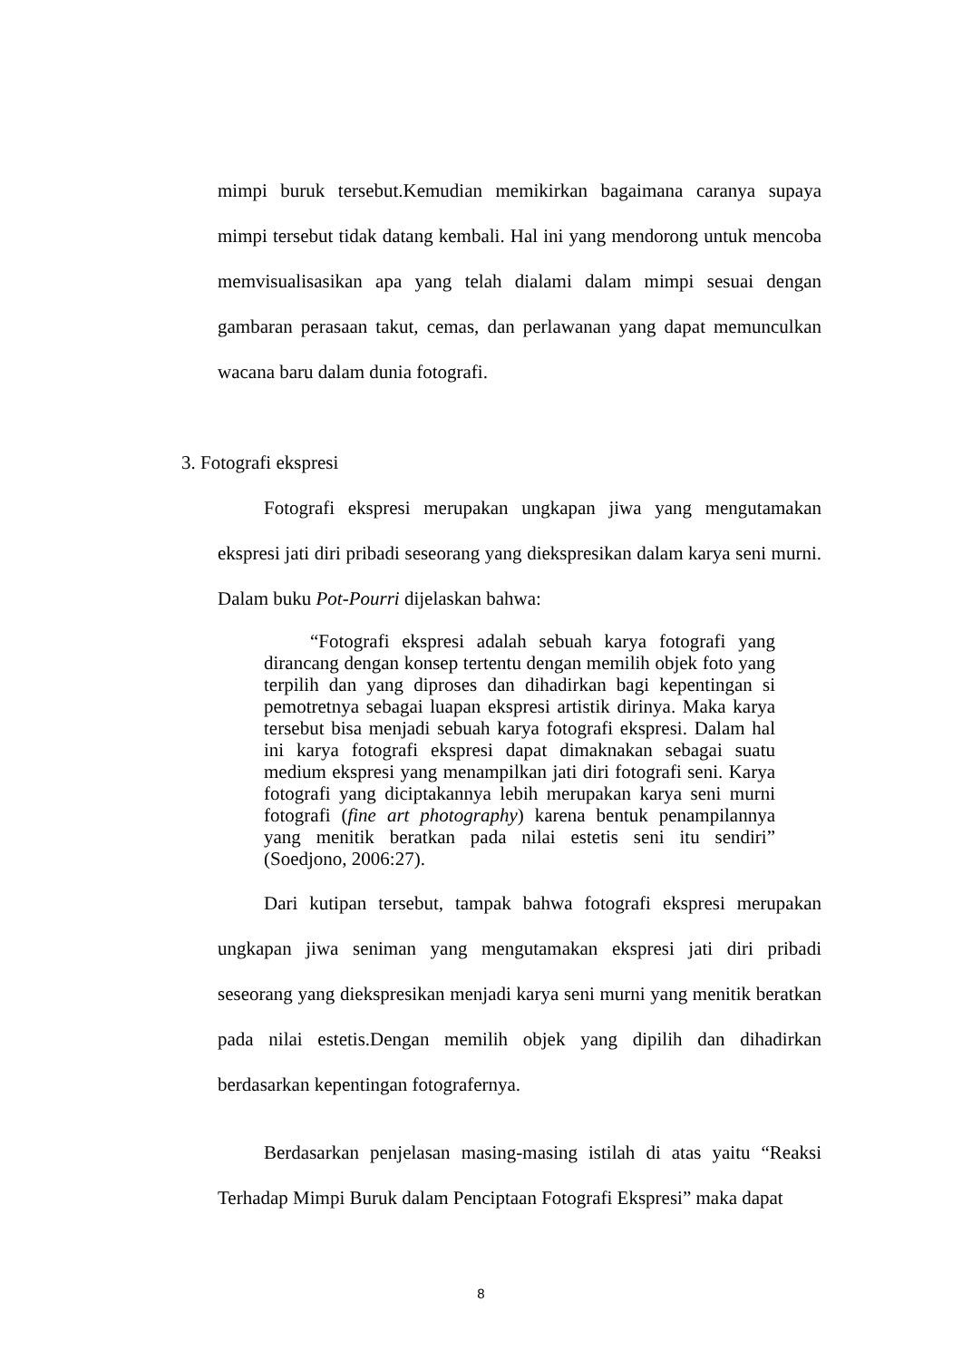mimpi buruk tersebut.Kemudian memikirkan bagaimana caranya supaya mimpi tersebut tidak datang kembali. Hal ini yang mendorong untuk mencoba memvisualisasikan apa yang telah dialami dalam mimpi sesuai dengan gambaran perasaan takut, cemas, dan perlawanan yang dapat memunculkan wacana baru dalam dunia fotografi.
3. Fotografi ekspresi
Fotografi ekspresi merupakan ungkapan jiwa yang mengutamakan ekspresi jati diri pribadi seseorang yang diekspresikan dalam karya seni murni. Dalam buku Pot-Pourri dijelaskan bahwa:
“Fotografi ekspresi adalah sebuah karya fotografi yang dirancang dengan konsep tertentu dengan memilih objek foto yang terpilih dan yang diproses dan dihadirkan bagi kepentingan si pemotretnya sebagai luapan ekspresi artistik dirinya. Maka karya tersebut bisa menjadi sebuah karya fotografi ekspresi. Dalam hal ini karya fotografi ekspresi dapat dimaknakan sebagai suatu medium ekspresi yang menampilkan jati diri fotografi seni. Karya fotografi yang diciptakannya lebih merupakan karya seni murni fotografi (fine art photography) karena bentuk penampilannya yang menitik beratkan pada nilai estetis seni itu sendiri” (Soedjono, 2006:27).
Dari kutipan tersebut, tampak bahwa fotografi ekspresi merupakan ungkapan jiwa seniman yang mengutamakan ekspresi jati diri pribadi seseorang yang diekspresikan menjadi karya seni murni yang menitik beratkan pada nilai estetis.Dengan memilih objek yang dipilih dan dihadirkan berdasarkan kepentingan fotografernya.
Berdasarkan penjelasan masing-masing istilah di atas yaitu “Reaksi Terhadap Mimpi Buruk dalam Penciptaan Fotografi Ekspresi” maka dapat
8